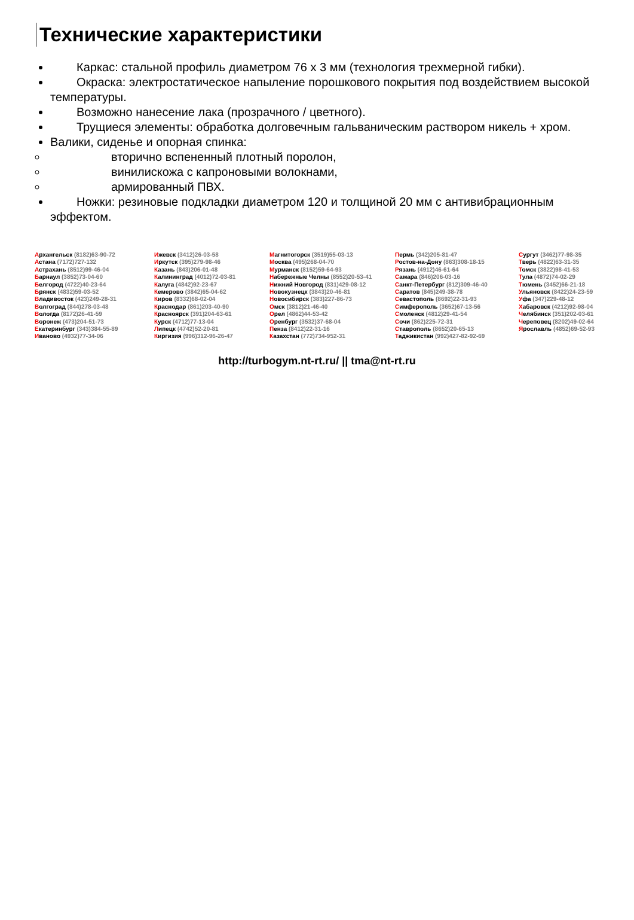Технические характеристики
Каркас: стальной профиль диаметром 76 х 3 мм (технология трехмерной гибки).
Окраска: электростатическое напыление порошкового покрытия под воздействием высокой температуры.
Возможно нанесение лака (прозрачного / цветного).
Трущиеся элементы: обработка долговечным гальваническим раствором никель + хром.
Валики, сиденье и опорная спинка:
вторично вспененный плотный поролон,
винилискожа с капроновыми волокнами,
армированный ПВХ.
Ножки: резиновые подкладки диаметром 120 и толщиной 20 мм с антивибрационным эффектом.
| А рхангельск (8182)63-90-72 А стана (7172)727-132 А страхань (8512)99-46-04 Б арнаул (3852)73-04-60 Б елгород (4722)40-23-64 Б рянск (4832)59-03-52 В ладивосток (423)249-28-31 В олгоград (844)278-03-48 В ологда (8172)26-41-59 В оронеж (473)204-51-73 Е катеринбург (343)384-55-89 И ваново (4932)77-34-06 | И жевск (3412)26-03-58 И ркутск (395)279-98-46 К азань (843)206-01-48 К алининград (4012)72-03-81 К алуга (4842)92-23-67 К емерово (3842)65-04-62 К иров (8332)68-02-04 К раснодар (861)203-40-90 К расноярск (391)204-63-61 К урск (4712)77-13-04 Л ипецк (4742)52-20-81 К иргизия (996)312-96-26-47 | М агнитогорск (3519)55-03-13 М осква (495)268-04-70 М урманск (8152)59-64-93 Н абережные Челны (8552)20-53-41 Н ижний Новгород (831)429-08-12 Н овокузнецк (3843)20-46-81 Н овосибирск (383)227-86-73 О мск (3812)21-46-40 О рел (4862)44-53-42 О ренбург (3532)37-68-04 П енза (8412)22-31-16 К азахстан (772)734-952-31 | П ермь (342)205-81-47 Р остов-на-Дону (863)308-18-15 Р язань (4912)46-61-64 С амара (846)206-03-16 С анкт-Петербург (812)309-46-40 С аратов (845)249-38-78 С евастополь (8692)22-31-93 С имферополь (3652)67-13-56 С моленск (4812)29-41-54 С очи (862)225-72-31 С таврополь (8652)20-65-13 Т аджикистан (992)427-82-92-69 | С ургут (3462)77-98-35 Т верь (4822)63-31-35 Т омск (3822)98-41-53 Т ула (4872)74-02-29 Т юмень (3452)66-21-18 У льяновск (8422)24-23-59 У фа (347)229-48-12 Х абаровск (4212)92-98-04 Ч елябинск (351)202-03-61 Ч ереповец (8202)49-02-64 Я рославль (4852)69-52-93 |
http://turbogym.nt-rt.ru/ || tma@nt-rt.ru